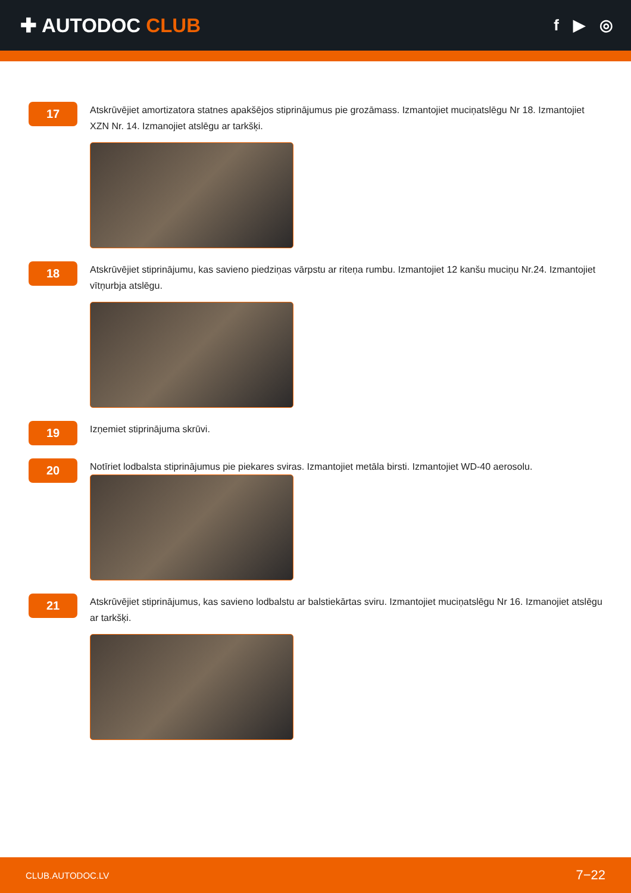✚ AUTODOC CLUB
f ▶ ◎
17
Atskrūvējiet amortizatora statnes apakšējos stiprinājumus pie grozāmass. Izmantojiet muciņatslēgu Nr 18. Izmantojiet XZN Nr. 14. Izmanojiet atslēgu ar tarkšķi.
18
Atskrūvējiet stiprinājumu, kas savieno piedziņas vārpstu ar riteņa rumbu. Izmantojiet 12 kanšu muciņu Nr.24. Izmantojiet vītņurbja atslēgu.
19
Izņemiet stiprinājuma skrūvi.
20
Notīriet lodbalsta stiprinājumus pie piekares sviras. Izmantojiet metāla birsti. Izmantojiet WD-40 aerosolu.
21
Atskrūvējiet stiprinājumus, kas savieno lodbalstu ar balstiekārtas sviru. Izmantojiet muciņatslēgu Nr 16. Izmanojiet atslēgu ar tarkšķi.
CLUB.AUTODOC.LV 7−22